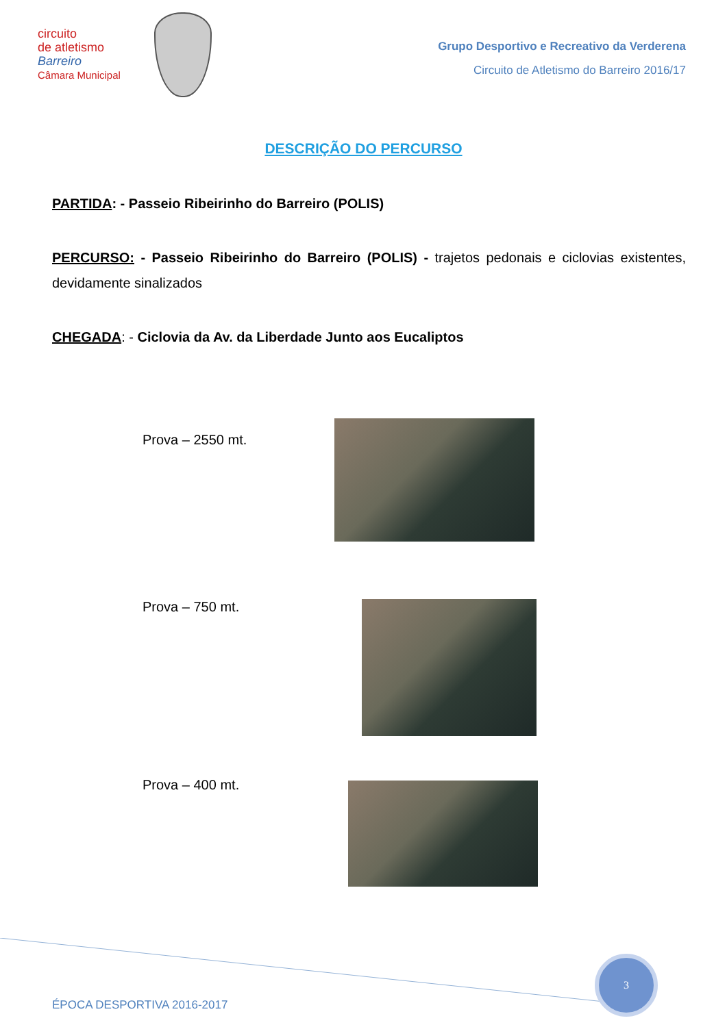circuito
de atletismo
Barreiro
Câmara Municipal
Grupo Desportivo e Recreativo da Verderena
Circuito de Atletismo do Barreiro 2016/17
DESCRIÇÃO DO PERCURSO
PARTIDA: - Passeio Ribeirinho do Barreiro (POLIS)
PERCURSO: - Passeio Ribeirinho do Barreiro (POLIS) - trajetos pedonais e ciclovias existentes, devidamente sinalizados
CHEGADA: - Ciclovia da Av. da Liberdade Junto aos Eucaliptos
Prova – 2550 mt.
Prova – 750 mt.
Prova – 400 mt.
3
ÉPOCA DESPORTIVA 2016-2017